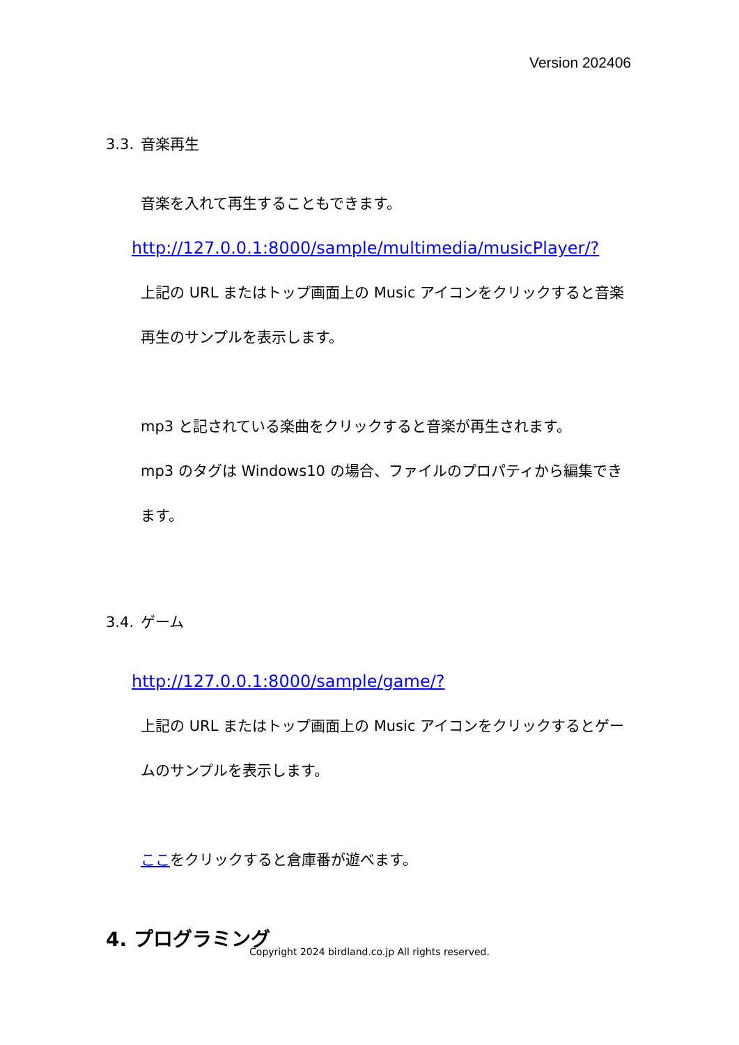Version 202406
3.3. 音楽再生
音楽を入れて再生することもできます。
http://127.0.0.1:8000/sample/multimedia/musicPlayer/?
上記の URL またはトップ画面上の Music アイコンをクリックすると音楽再生のサンプルを表示します。
mp3 と記されている楽曲をクリックすると音楽が再生されます。
mp3 のタグは Windows10 の場合、ファイルのプロパティから編集できます。
3.4. ゲーム
http://127.0.0.1:8000/sample/game/?
上記の URL またはトップ画面上の Music アイコンをクリックするとゲームのサンプルを表示します。
ここをクリックすると倉庫番が遊べます。
4. プログラミング
Copyright 2024 birdland.co.jp All rights reserved.